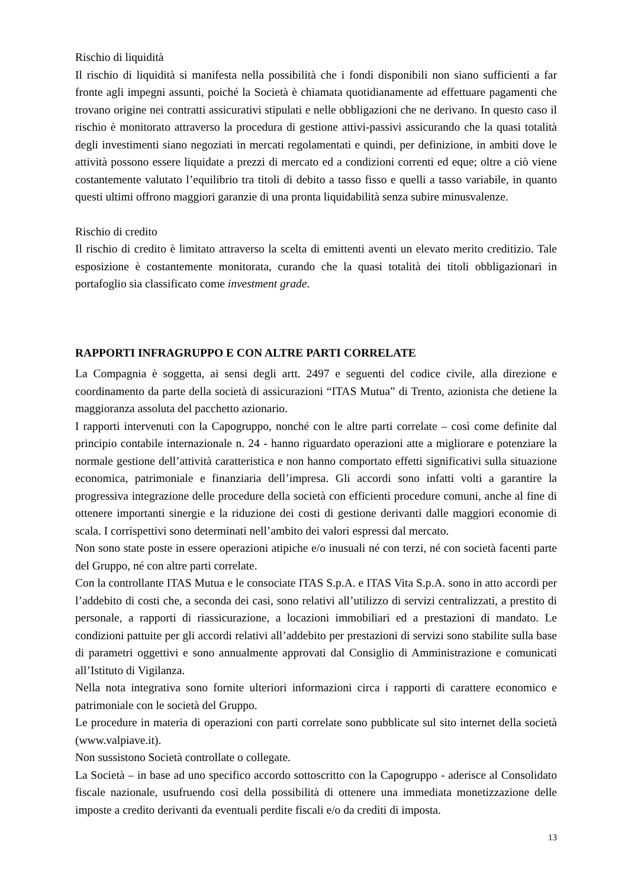Rischio di liquidità
Il rischio di liquidità si manifesta nella possibilità che i fondi disponibili non siano sufficienti a far fronte agli impegni assunti, poiché la Società è chiamata quotidianamente ad effettuare pagamenti che trovano origine nei contratti assicurativi stipulati e nelle obbligazioni che ne derivano. In questo caso il rischio è monitorato attraverso la procedura di gestione attivi-passivi assicurando che la quasi totalità degli investimenti siano negoziati in mercati regolamentati e quindi, per definizione, in ambiti dove le attività possono essere liquidate a prezzi di mercato ed a condizioni correnti ed eque; oltre a ciò viene costantemente valutato l’equilibrio tra titoli di debito a tasso fisso e quelli a tasso variabile, in quanto questi ultimi offrono maggiori garanzie di una pronta liquidabilità senza subire minusvalenze.
Rischio di credito
Il rischio di credito è limitato attraverso la scelta di emittenti aventi un elevato merito creditizio. Tale esposizione è costantemente monitorata, curando che la quasi totalità dei titoli obbligazionari in portafoglio sia classificato come investment grade.
RAPPORTI INFRAGRUPPO E CON ALTRE PARTI CORRELATE
La Compagnia è soggetta, ai sensi degli artt. 2497 e seguenti del codice civile, alla direzione e coordinamento da parte della società di assicurazioni “ITAS Mutua” di Trento, azionista che detiene la maggioranza assoluta del pacchetto azionario.
I rapporti intervenuti con la Capogruppo, nonché con le altre parti correlate – così come definite dal principio contabile internazionale n. 24 - hanno riguardato operazioni atte a migliorare e potenziare la normale gestione dell’attività caratteristica e non hanno comportato effetti significativi sulla situazione economica, patrimoniale e finanziaria dell’impresa. Gli accordi sono infatti volti a garantire la progressiva integrazione delle procedure della società con efficienti procedure comuni, anche al fine di ottenere importanti sinergie e la riduzione dei costi di gestione derivanti dalle maggiori economie di scala. I corrispettivi sono determinati nell’ambito dei valori espressi dal mercato.
Non sono state poste in essere operazioni atipiche e/o inusuali né con terzi, né con società facenti parte del Gruppo, né con altre parti correlate.
Con la controllante ITAS Mutua e le consociate ITAS S.p.A. e ITAS Vita S.p.A. sono in atto accordi per l’addebito di costi che, a seconda dei casi, sono relativi all’utilizzo di servizi centralizzati, a prestito di personale, a rapporti di riassicurazione, a locazioni immobiliari ed a prestazioni di mandato. Le condizioni pattuite per gli accordi relativi all’addebito per prestazioni di servizi sono stabilite sulla base di parametri oggettivi e sono annualmente approvati dal Consiglio di Amministrazione e comunicati all’Istituto di Vigilanza.
Nella nota integrativa sono fornite ulteriori informazioni circa i rapporti di carattere economico e patrimoniale con le società del Gruppo.
Le procedure in materia di operazioni con parti correlate sono pubblicate sul sito internet della società (www.valpiave.it).
Non sussistono Società controllate o collegate.
La Società – in base ad uno specifico accordo sottoscritto con la Capogruppo - aderisce al Consolidato fiscale nazionale, usufruendo così della possibilità di ottenere una immediata monetizzazione delle imposte a credito derivanti da eventuali perdite fiscali e/o da crediti di imposta.
13